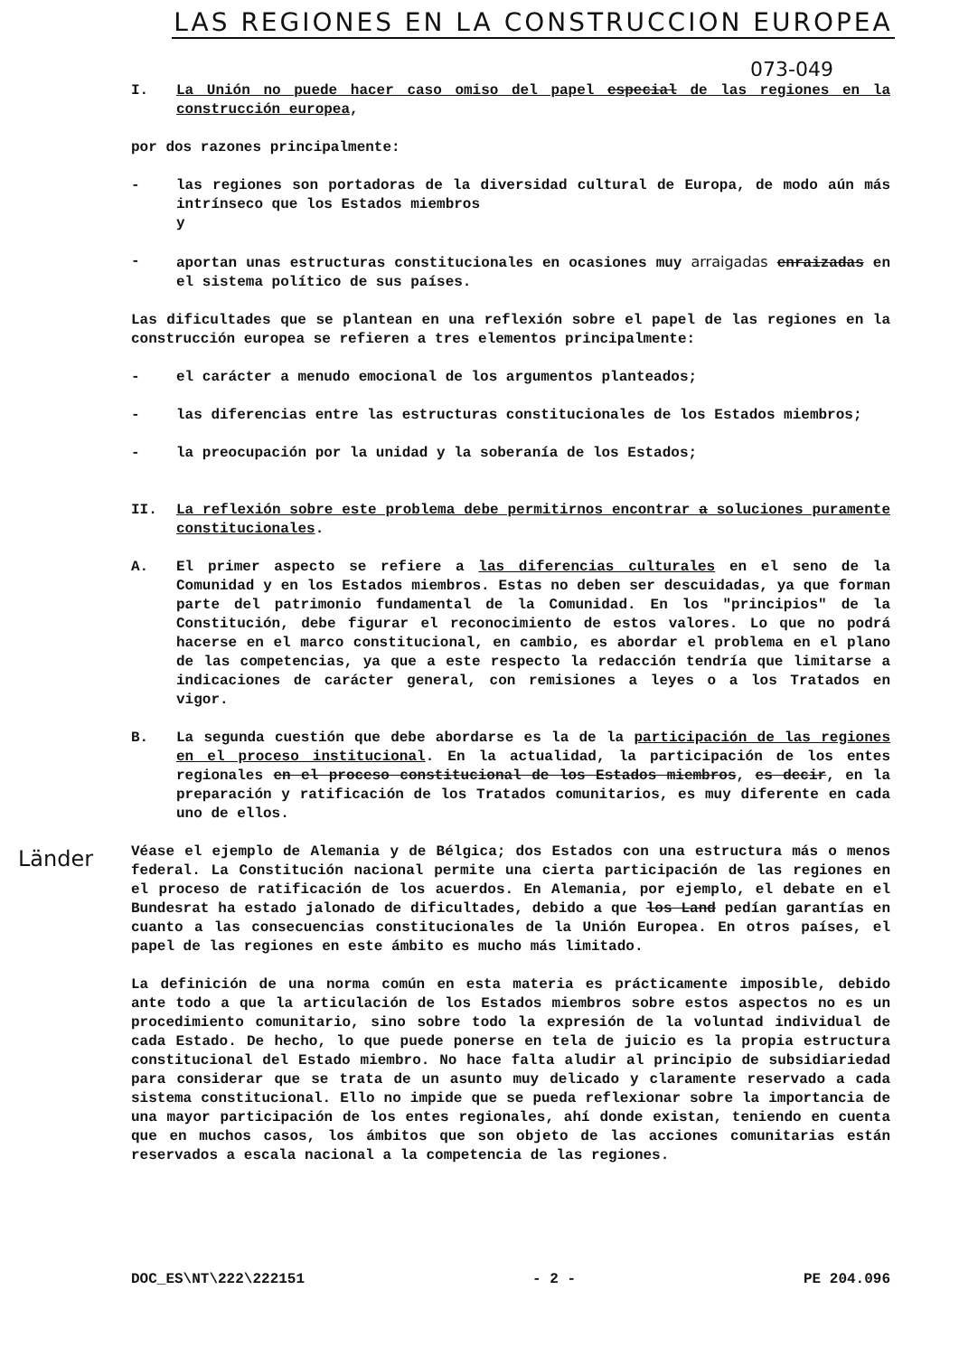LAS REGIONES EN LA CONSTRUCCION EUROPEA
073-049
I. La Unión no puede hacer caso omiso del papel especial de las regiones en la construcción europea,
por dos razones principalmente:
- las regiones son portadoras de la diversidad cultural de Europa, de modo aún más intrínseco que los Estados miembros
y
- aportan unas estructuras constitucionales en ocasiones muy arraigadas enraizadas en el sistema político de sus países.
Las dificultades que se plantean en una reflexión sobre el papel de las regiones en la construcción europea se refieren a tres elementos principalmente:
- el carácter a menudo emocional de los argumentos planteados;
- las diferencias entre las estructuras constitucionales de los Estados miembros;
- la preocupación por la unidad y la soberanía de los Estados;
II. La reflexión sobre este problema debe permitirnos encontrar a soluciones puramente constitucionales.
A. El primer aspecto se refiere a las diferencias culturales en el seno de la Comunidad y en los Estados miembros. Estas no deben ser descuidadas, ya que forman parte del patrimonio fundamental de la Comunidad. En los "principios" de la Constitución, debe figurar el reconocimiento de estos valores. Lo que no podrá hacerse en el marco constitucional, en cambio, es abordar el problema en el plano de las competencias, ya que a este respecto la redacción tendría que limitarse a indicaciones de carácter general, con remisiones a leyes o a los Tratados en vigor.
B. La segunda cuestión que debe abordarse es la de la participación de las regiones en el proceso institucional. En la actualidad, la participación de los entes regionales en el proceso constitucional de los Estados miembros, es decir, en la preparación y ratificación de los Tratados comunitarios, es muy diferente en cada uno de ellos.
Véase el ejemplo de Alemania y de Bélgica; dos Estados con una estructura más o menos federal. La Constitución nacional permite una cierta participación de las regiones en el proceso de ratificación de los acuerdos. En Alemania, por ejemplo, el debate en el Bundesrat ha estado jalonado de dificultades, debido a que los Land pedían garantías en cuanto a las consecuencias constitucionales de la Unión Europea. En otros países, el papel de las regiones en este ámbito es mucho más limitado.
La definición de una norma común en esta materia es prácticamente imposible, debido ante todo a que la articulación de los Estados miembros sobre estos aspectos no es un procedimiento comunitario, sino sobre todo la expresión de la voluntad individual de cada Estado. De hecho, lo que puede ponerse en tela de juicio es la propia estructura constitucional del Estado miembro. No hace falta aludir al principio de subsidiariedad para considerar que se trata de un asunto muy delicado y claramente reservado a cada sistema constitucional. Ello no impide que se pueda reflexionar sobre la importancia de una mayor participación de los entes regionales, ahí donde existan, teniendo en cuenta que en muchos casos, los ámbitos que son objeto de las acciones comunitarias están reservados a escala nacional a la competencia de las regiones.
Länder
DOC_ES\NT\222\222151 - 2 - PE 204.096